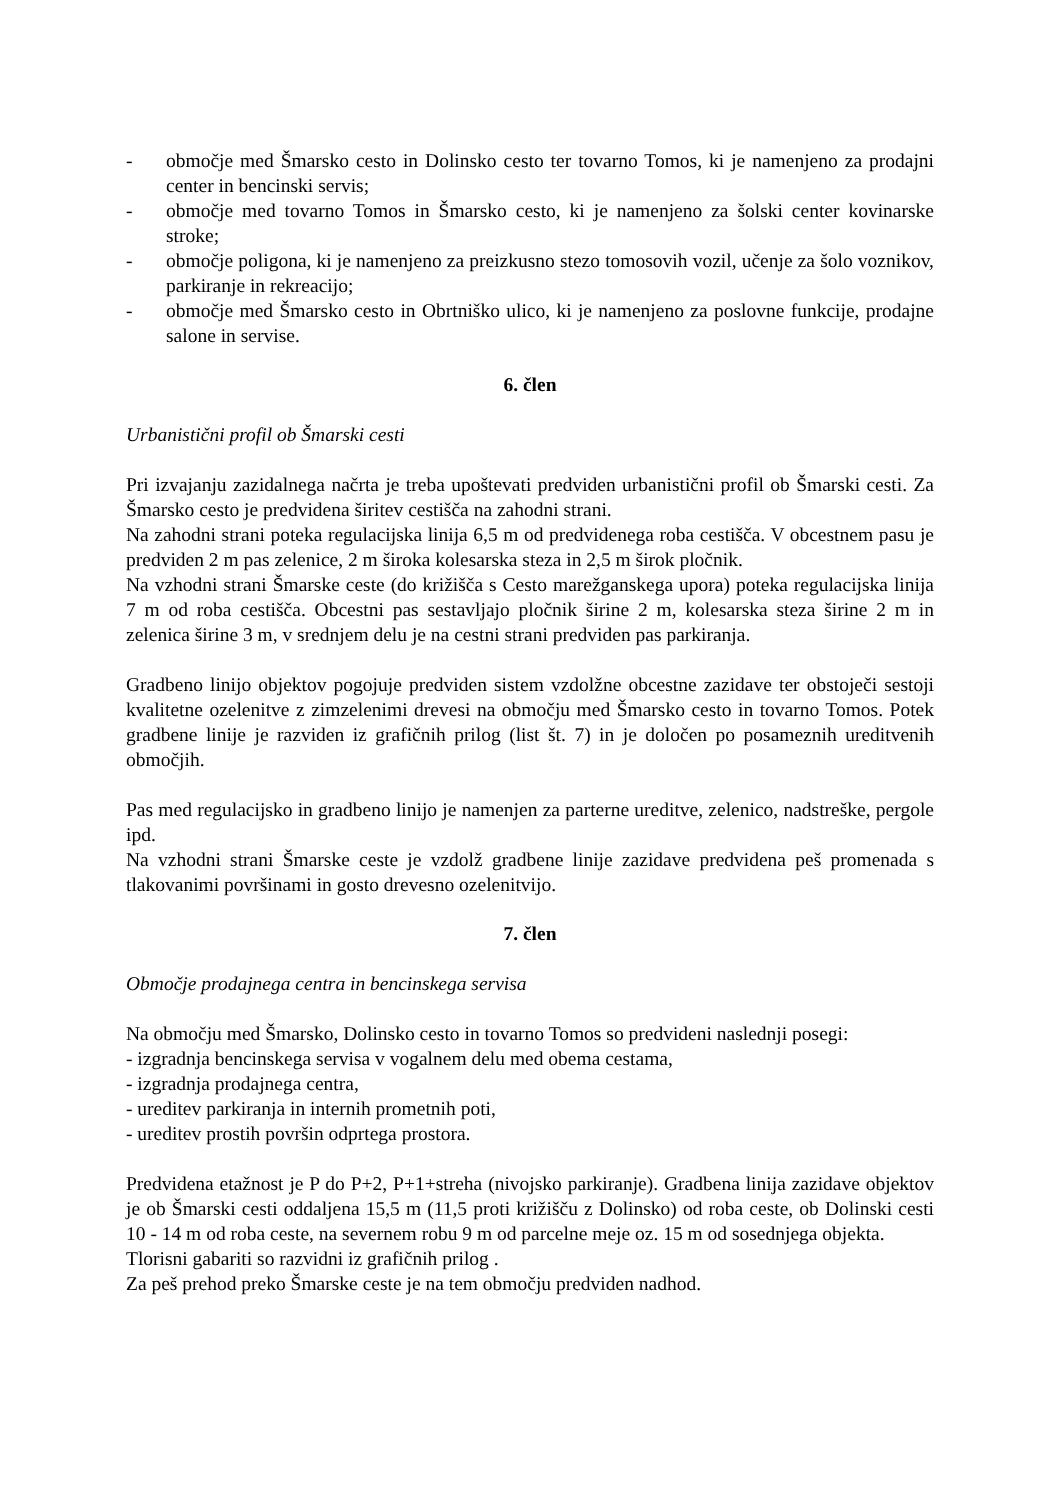- območje med Šmarsko cesto in Dolinsko cesto ter tovarno Tomos, ki je namenjeno za prodajni center in bencinski servis;
- območje med tovarno Tomos in Šmarsko cesto, ki je namenjeno za šolski center kovinarske stroke;
- območje poligona, ki je namenjeno za preizkusno stezo tomosovih vozil, učenje za šolo voznikov, parkiranje in rekreacijo;
- območje med Šmarsko cesto in Obrtniško ulico, ki je namenjeno za poslovne funkcije, prodajne salone in servise.
6. člen
Urbanistični profil ob Šmarski cesti
Pri izvajanju zazidalnega načrta je treba upoštevati predviden urbanistični profil ob Šmarski cesti. Za Šmarsko cesto je predvidena širitev cestišča na zahodni strani.
Na zahodni strani poteka regulacijska linija 6,5 m od predvidenega roba cestišča. V obcestnem pasu je predviden 2 m pas zelenice, 2 m široka kolesarska steza in 2,5 m širok pločnik.
Na vzhodni strani Šmarske ceste (do križišča s Cesto marežganskega upora) poteka regulacijska linija 7 m od roba cestišča. Obcestni pas sestavljajo pločnik širine 2 m, kolesarska steza širine 2 m in zelenica širine 3 m, v srednjem delu je na cestni strani predviden pas parkiranja.
Gradbeno linijo objektov pogojuje predviden sistem vzdolžne obcestne zazidave ter obstoječi sestoji kvalitetne ozelenitve z zimzelenimi drevesi na območju med Šmarsko cesto in tovarno Tomos. Potek gradbene linije je razviden iz grafičnih prilog (list št. 7) in je določen po posameznih ureditvenih območjih.
Pas med regulacijsko in gradbeno linijo je namenjen za parterne ureditve, zelenico, nadstreške, pergole ipd.
Na vzhodni strani Šmarske ceste je vzdolž gradbene linije zazidave predvidena peš promenada s tlakovanimi površinami in gosto drevesno ozelenitvijo.
7. člen
Območje prodajnega centra in bencinskega servisa
Na območju med Šmarsko, Dolinsko cesto in tovarno Tomos so predvideni naslednji posegi:
- izgradnja bencinskega servisa v vogalnem delu med obema cestama,
- izgradnja prodajnega centra,
- ureditev parkiranja in internih prometnih poti,
- ureditev prostih površin odprtega prostora.
Predvidena etažnost je P do P+2, P+1+streha (nivojsko parkiranje). Gradbena linija zazidave objektov je ob Šmarski cesti oddaljena 15,5 m (11,5 proti križišču z Dolinsko) od roba ceste, ob Dolinski cesti 10 - 14 m od roba ceste, na severnem robu 9 m od parcelne meje oz. 15 m od sosednjega objekta.
Tlorisni gabariti so razvidni iz grafičnih prilog .
Za peš prehod preko Šmarske ceste je na tem območju predviden nadhod.